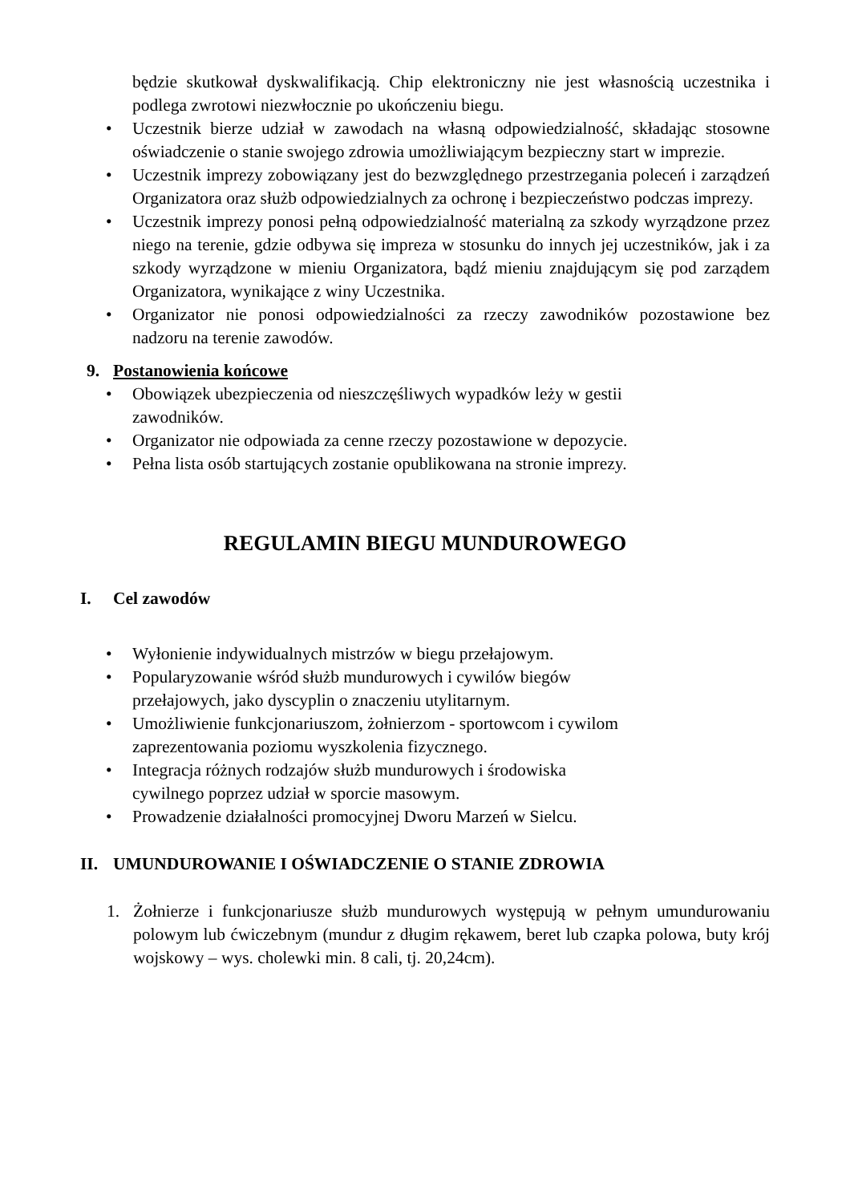będzie skutkował dyskwalifikacją. Chip elektroniczny nie jest własnością uczestnika i podlega zwrotowi niezwłocznie po ukończeniu biegu.
• Uczestnik bierze udział w zawodach na własną odpowiedzialność, składając stosowne oświadczenie o stanie swojego zdrowia umożliwiającym bezpieczny start w imprezie.
• Uczestnik imprezy zobowiązany jest do bezwzględnego przestrzegania poleceń i zarządzeń Organizatora oraz służb odpowiedzialnych za ochronę i bezpieczeństwo podczas imprezy.
• Uczestnik imprezy ponosi pełną odpowiedzialność materialną za szkody wyrządzone przez niego na terenie, gdzie odbywa się impreza w stosunku do innych jej uczestników, jak i za szkody wyrządzone w mieniu Organizatora, bądź mieniu znajdującym się pod zarządem Organizatora, wynikające z winy Uczestnika.
• Organizator nie ponosi odpowiedzialności za rzeczy zawodników pozostawione bez nadzoru na terenie zawodów.
9. Postanowienia końcowe
• Obowiązek ubezpieczenia od nieszczęśliwych wypadków leży w gestii
zawodników.
• Organizator nie odpowiada za cenne rzeczy pozostawione w depozycie.
• Pełna lista osób startujących zostanie opublikowana na stronie imprezy.
REGULAMIN BIEGU MUNDUROWEGO
I. Cel zawodów
• Wyłonienie indywidualnych mistrzów w biegu przełajowym.
• Popularyzowanie wśród służb mundurowych i cywilów biegów
przełajowych, jako dyscyplin o znaczeniu utylitarnym.
• Umożliwienie funkcjonariuszom, żołnierzom - sportowcom i cywilom
zaprezentowania poziomu wyszkolenia fizycznego.
• Integracja różnych rodzajów służb mundurowych i środowiska
cywilnego poprzez udział w sporcie masowym.
• Prowadzenie działalności promocyjnej Dworu Marzeń w Sielcu.
II. UMUNDUROWANIE I OŚWIADCZENIE O STANIE ZDROWIA
1. Żołnierze i funkcjonariusze służb mundurowych występują w pełnym umundurowaniu polowym lub ćwiczebnym (mundur z długim rękawem, beret lub czapka polowa, buty krój wojskowy – wys. cholewki min. 8 cali, tj. 20,24cm).